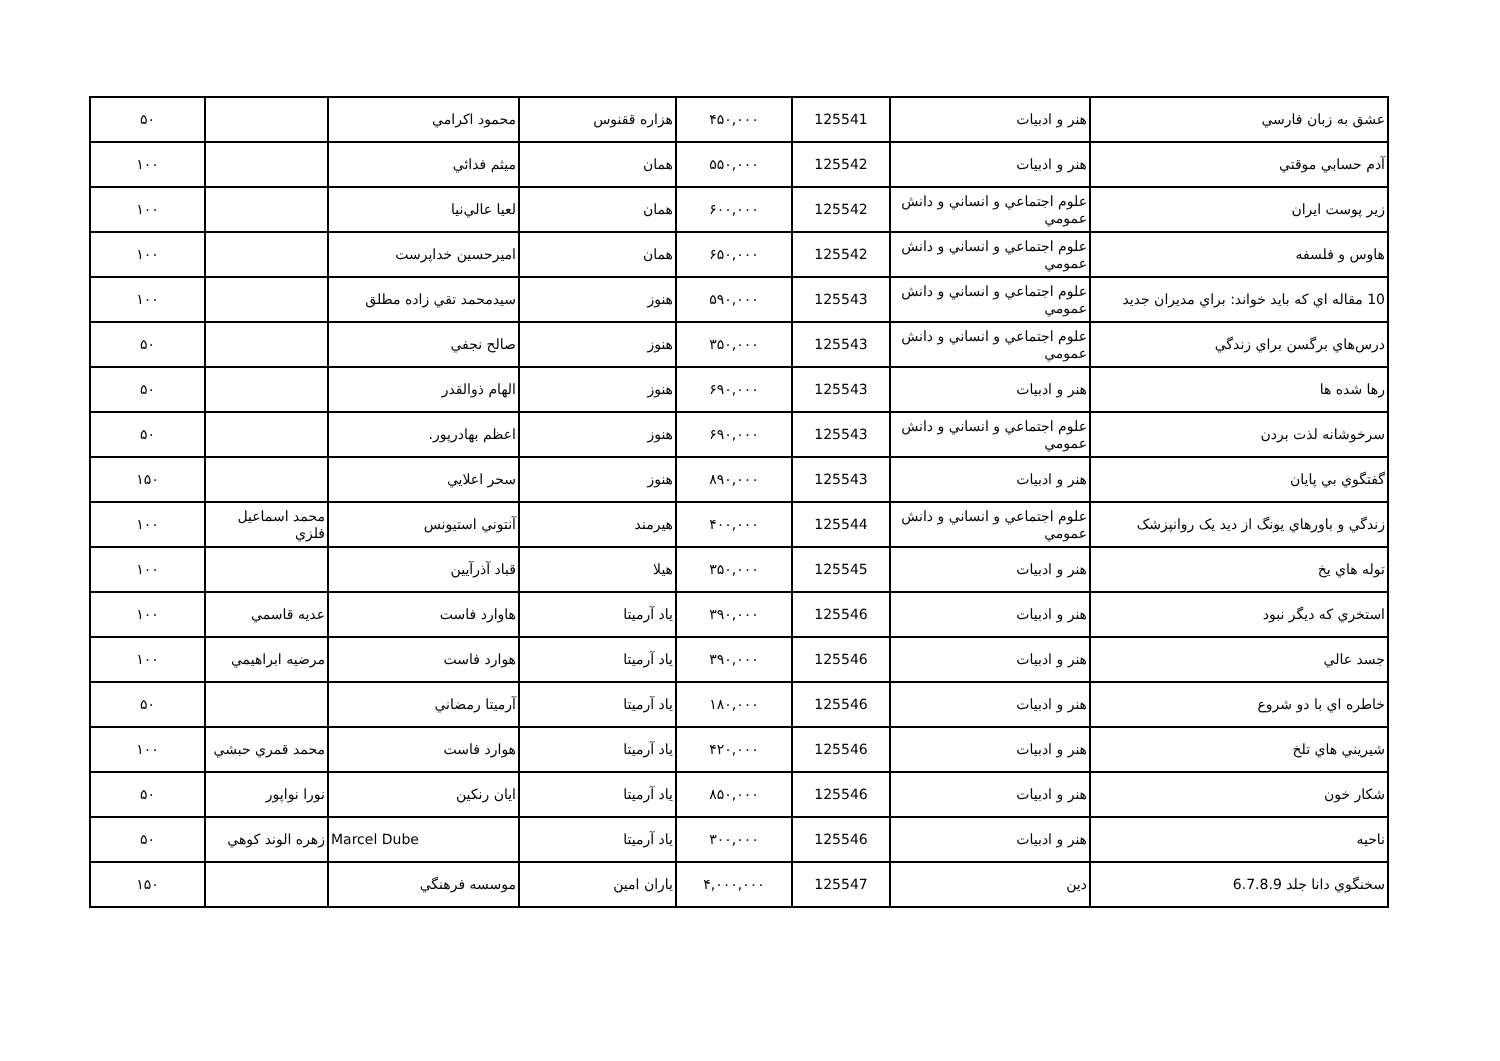| عشق به زبان فارسي | هنر و ادبيات | 125541 | ۴۵۰,۰۰۰ | هزاره ققنوس | محمود اكرامي | | ۵۰ |
| آدم حسابي موقتي | هنر و ادبيات | 125542 | ۵۵۰,۰۰۰ | همان | ميثم فدائي | | ۱۰۰ |
| زير پوست ايران | علوم اجتماعي و انساني و دانش عمومي | 125542 | ۶۰۰,۰۰۰ | همان | لعيا عالي‌نيا | | ۱۰۰ |
| هاوس و فلسفه | علوم اجتماعي و انساني و دانش عمومي | 125542 | ۶۵۰,۰۰۰ | همان | اميرحسين خداپرست | | ۱۰۰ |
| 10 مقاله اي كه بايد خواند: براي مديران جديد | علوم اجتماعي و انساني و دانش عمومي | 125543 | ۵۹۰,۰۰۰ | هنوز | سيدمحمد تقي زاده مطلق | | ۱۰۰ |
| درس‌هاي برگسن براي زندگي | علوم اجتماعي و انساني و دانش عمومي | 125543 | ۳۵۰,۰۰۰ | هنوز | صالح نجفي | | ۵۰ |
| رها شده ها | هنر و ادبيات | 125543 | ۶۹۰,۰۰۰ | هنوز | الهام ذوالقدر | | ۵۰ |
| سرخوشانه لذت بردن | علوم اجتماعي و انساني و دانش عمومي | 125543 | ۶۹۰,۰۰۰ | هنوز | اعظم بهادرپور. | | ۵۰ |
| گفتگوي بي پايان | هنر و ادبيات | 125543 | ۸۹۰,۰۰۰ | هنوز | سحر اعلايي | | ۱۵۰ |
| زندگي و باورهاي يونگ از ديد يک روانپزشک | علوم اجتماعي و انساني و دانش عمومي | 125544 | ۴۰۰,۰۰۰ | هيرمند | آنتوني استيونس | محمد اسماعيل فلزي | ۱۰۰ |
| توله هاي يخ | هنر و ادبيات | 125545 | ۳۵۰,۰۰۰ | هيلا | قباد آذرآيين | | ۱۰۰ |
| استخري كه ديگر نبود | هنر و ادبيات | 125546 | ۳۹۰,۰۰۰ | ياد آرميتا | هاوارد فاست | عديه قاسمي | ۱۰۰ |
| جسد عالي | هنر و ادبيات | 125546 | ۳۹۰,۰۰۰ | ياد آرميتا | هوارد فاست | مرضيه ابراهيمي | ۱۰۰ |
| خاطره اي با دو شروع | هنر و ادبيات | 125546 | ۱۸۰,۰۰۰ | ياد آرميتا | آرميتا رمضاني | | ۵۰ |
| شيريني هاي تلخ | هنر و ادبيات | 125546 | ۴۲۰,۰۰۰ | ياد آرميتا | هوارد فاست | محمد قمري حبشي | ۱۰۰ |
| شكار خون | هنر و ادبيات | 125546 | ۸۵۰,۰۰۰ | ياد آرميتا | ايان رنكين | نورا نواپور | ۵۰ |
| ناحيه | هنر و ادبيات | 125546 | ۳۰۰,۰۰۰ | ياد آرميتا | Marcel Dube | زهره الوند كوهي | ۵۰ |
| سخنگوي دانا جلد 6.7.8.9 | دين | 125547 | ۴,۰۰۰,۰۰۰ | ياران امين | موسسه فرهنگي | | ۱۵۰ |